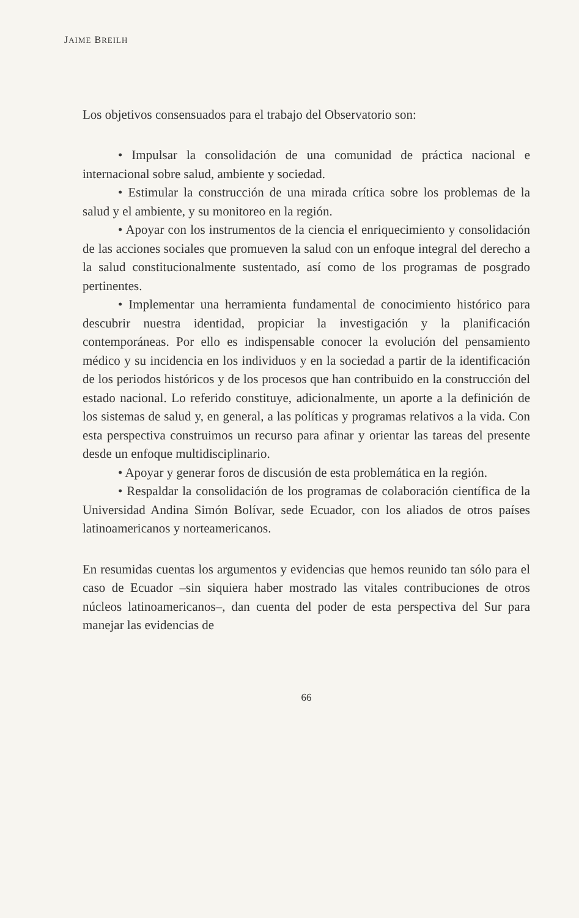JAIME BREILH
Los objetivos consensuados para el trabajo del Observatorio son:
• Impulsar la consolidación de una comunidad de práctica nacional e internacional sobre salud, ambiente y sociedad.
• Estimular la construcción de una mirada crítica sobre los problemas de la salud y el ambiente, y su monitoreo en la región.
• Apoyar con los instrumentos de la ciencia el enriquecimiento y consolidación de las acciones sociales que promueven la salud con un enfoque integral del derecho a la salud constitucionalmente sustentado, así como de los programas de posgrado pertinentes.
• Implementar una herramienta fundamental de conocimiento histórico para descubrir nuestra identidad, propiciar la investigación y la planificación contemporáneas. Por ello es indispensable conocer la evolución del pensamiento médico y su incidencia en los individuos y en la sociedad a partir de la identificación de los periodos históricos y de los procesos que han contribuido en la construcción del estado nacional. Lo referido constituye, adicionalmente, un aporte a la definición de los sistemas de salud y, en general, a las políticas y programas relativos a la vida. Con esta perspectiva construimos un recurso para afinar y orientar las tareas del presente desde un enfoque multidisciplinario.
• Apoyar y generar foros de discusión de esta problemática en la región.
• Respaldar la consolidación de los programas de colaboración científica de la Universidad Andina Simón Bolívar, sede Ecuador, con los aliados de otros países latinoamericanos y norteamericanos.
En resumidas cuentas los argumentos y evidencias que hemos reunido tan sólo para el caso de Ecuador –sin siquiera haber mostrado las vitales contribuciones de otros núcleos latinoamericanos–, dan cuenta del poder de esta perspectiva del Sur para manejar las evidencias de
66